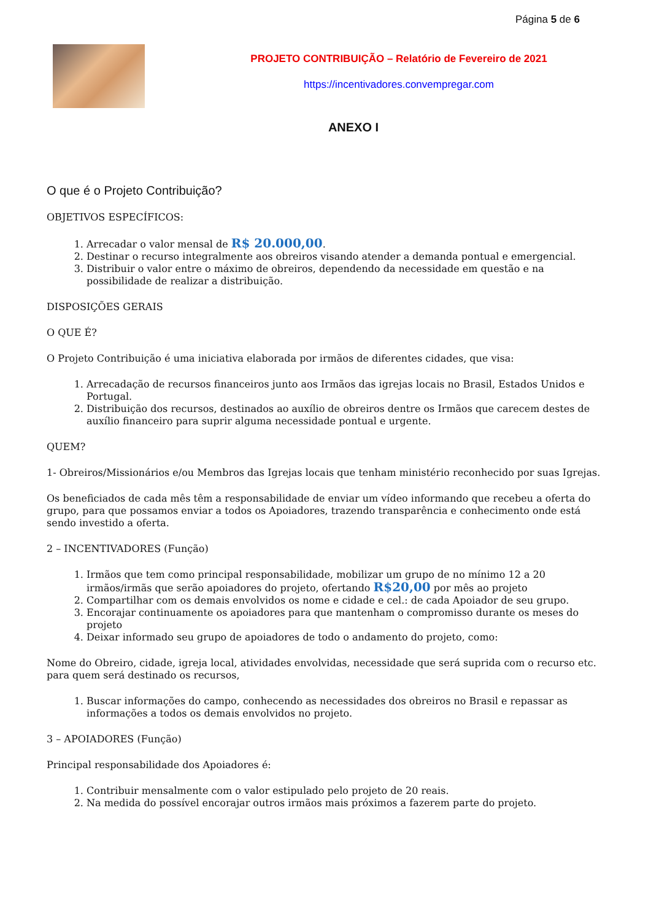Página 5 de 6
PROJETO CONTRIBUIÇÃO – Relatório de Fevereiro de 2021
https://incentivadores.convempregar.com
ANEXO I
O que é o Projeto Contribuição?
OBJETIVOS ESPECÍFICOS:
1. Arrecadar o valor mensal de R$ 20.000,00.
2. Destinar o recurso integralmente aos obreiros visando atender a demanda pontual e emergencial.
3. Distribuir o valor entre o máximo de obreiros, dependendo da necessidade em questão e na possibilidade de realizar a distribuição.
DISPOSIÇÕES GERAIS
O QUE É?
O Projeto Contribuição é uma iniciativa elaborada por irmãos de diferentes cidades, que visa:
1. Arrecadação de recursos financeiros junto aos Irmãos das igrejas locais no Brasil, Estados Unidos e Portugal.
2. Distribuição dos recursos, destinados ao auxílio de obreiros dentre os Irmãos que carecem destes de auxílio financeiro para suprir alguma necessidade pontual e urgente.
QUEM?
1- Obreiros/Missionários e/ou Membros das Igrejas locais que tenham ministério reconhecido por suas Igrejas.
Os beneficiados de cada mês têm a responsabilidade de enviar um vídeo informando que recebeu a oferta do grupo, para que possamos enviar a todos os Apoiadores, trazendo transparência e conhecimento onde está sendo investido a oferta.
2 – INCENTIVADORES (Função)
1. Irmãos que tem como principal responsabilidade, mobilizar um grupo de no mínimo 12 a 20 irmãos/irmãs que serão apoiadores do projeto, ofertando R$20,00 por mês ao projeto
2. Compartilhar com os demais envolvidos os nome e cidade e cel.: de cada Apoiador de seu grupo.
3. Encorajar continuamente os apoiadores para que mantenham o compromisso durante os meses do projeto
4. Deixar informado seu grupo de apoiadores de todo o andamento do projeto, como:
Nome do Obreiro, cidade, igreja local, atividades envolvidas, necessidade que será suprida com o recurso etc. para quem será destinado os recursos,
1. Buscar informações do campo, conhecendo as necessidades dos obreiros no Brasil e repassar as informações a todos os demais envolvidos no projeto.
3 – APOIADORES (Função)
Principal responsabilidade dos Apoiadores é:
1. Contribuir mensalmente com o valor estipulado pelo projeto de 20 reais.
2. Na medida do possível encorajar outros irmãos mais próximos a fazerem parte do projeto.